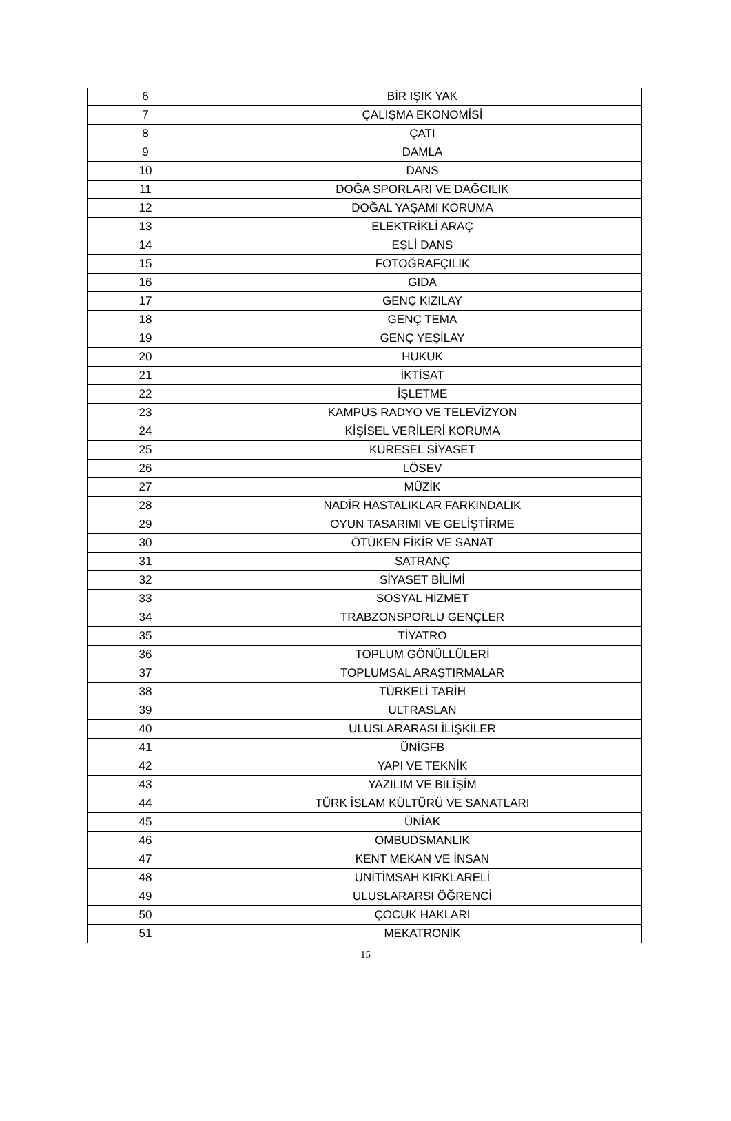| 6 | BİR IŞIK YAK |
| 7 | ÇALIŞMA EKONOMİSİ |
| 8 | ÇATI |
| 9 | DAMLA |
| 10 | DANS |
| 11 | DOĞA SPORLARI VE DAĞCILIK |
| 12 | DOĞAL YAŞAMI KORUMA |
| 13 | ELEKTRİKLİ ARAÇ |
| 14 | EŞLİ DANS |
| 15 | FOTOĞRAFÇILIK |
| 16 | GIDA |
| 17 | GENÇ KIZILAY |
| 18 | GENÇ TEMA |
| 19 | GENÇ YEŞİLAY |
| 20 | HUKUK |
| 21 | İKTİSAT |
| 22 | İŞLETME |
| 23 | KAMPÜS RADYO VE TELEVİZYON |
| 24 | KİŞİSEL VERİLERİ KORUMA |
| 25 | KÜRESEL SİYASET |
| 26 | LÖSEV |
| 27 | MÜZİK |
| 28 | NADİR HASTALIKLAR FARKINDALIK |
| 29 | OYUN TASARIMI VE GELİŞTİRME |
| 30 | ÖTÜKEN FİKİR VE SANAT |
| 31 | SATRANÇ |
| 32 | SİYASET BİLİMİ |
| 33 | SOSYAL HİZMET |
| 34 | TRABZONSPORLU GENÇLER |
| 35 | TİYATRO |
| 36 | TOPLUM GÖNÜLLÜLERİ |
| 37 | TOPLUMSAL ARAŞTIRMALAR |
| 38 | TÜRKELİ TARİH |
| 39 | ULTRASLAN |
| 40 | ULUSLARARASI İLİŞKİLER |
| 41 | ÜNİGFB |
| 42 | YAPI VE TEKNİK |
| 43 | YAZILIM VE BİLİŞİM |
| 44 | TÜRK İSLAM KÜLTÜRÜ VE SANATLARI |
| 45 | ÜNİAK |
| 46 | OMBUDSMANLIK |
| 47 | KENT MEKAN VE İNSAN |
| 48 | ÜNİTİMSAH KIRKLARELİ |
| 49 | ULUSLARARSI ÖĞRENCİ |
| 50 | ÇOCUK HAKLARI |
| 51 | MEKATRONİK |
15